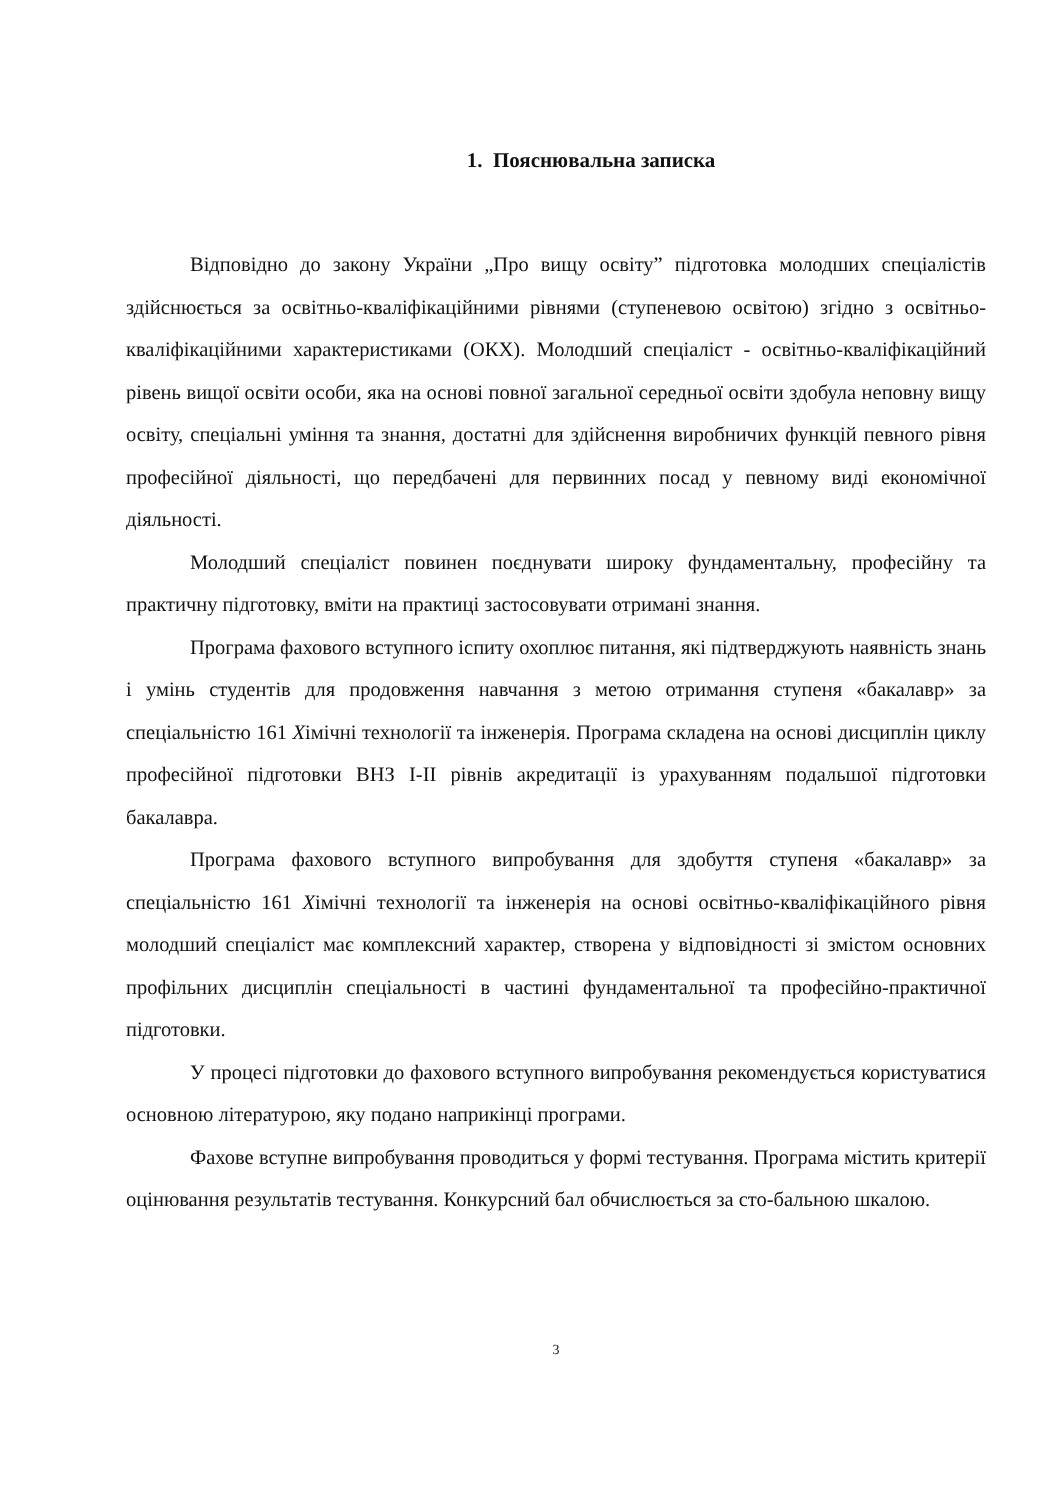1. Пояснювальна записка
Відповідно до закону України „Про вищу освіту” підготовка молодших спеціалістів здійснюється за освітньо-кваліфікаційними рівнями (ступеневою освітою) згідно з освітньо-кваліфікаційними характеристиками (ОКХ). Молодший спеціаліст - освітньо-кваліфікаційний рівень вищої освіти особи, яка на основі повної загальної середньої освіти здобула неповну вищу освіту, спеціальні уміння та знання, достатні для здійснення виробничих функцій певного рівня професійної діяльності, що передбачені для первинних посад у певному виді економічної діяльності.
Молодший спеціаліст повинен поєднувати широку фундаментальну, професійну та практичну підготовку, вміти на практиці застосовувати отримані знання.
Програма фахового вступного іспиту охоплює питання, які підтверджують наявність знань і умінь студентів для продовження навчання з метою отримання ступеня «бакалавр» за спеціальністю 161 Хімічні технології та інженерія. Програма складена на основі дисциплін циклу професійної підготовки ВНЗ І-ІІ рівнів акредитації із урахуванням подальшої підготовки бакалавра.
Програма фахового вступного випробування для здобуття ступеня «бакалавр» за спеціальністю 161 Хімічні технології та інженерія на основі освітньо-кваліфікаційного рівня молодший спеціаліст має комплексний характер, створена у відповідності зі змістом основних профільних дисциплін спеціальності в частині фундаментальної та професійно-практичної підготовки.
У процесі підготовки до фахового вступного випробування рекомендується користуватися основною літературою, яку подано наприкінці програми.
Фахове вступне випробування проводиться у формі тестування. Програма містить критерії оцінювання результатів тестування. Конкурсний бал обчислюється за сто-бальною шкалою.
3